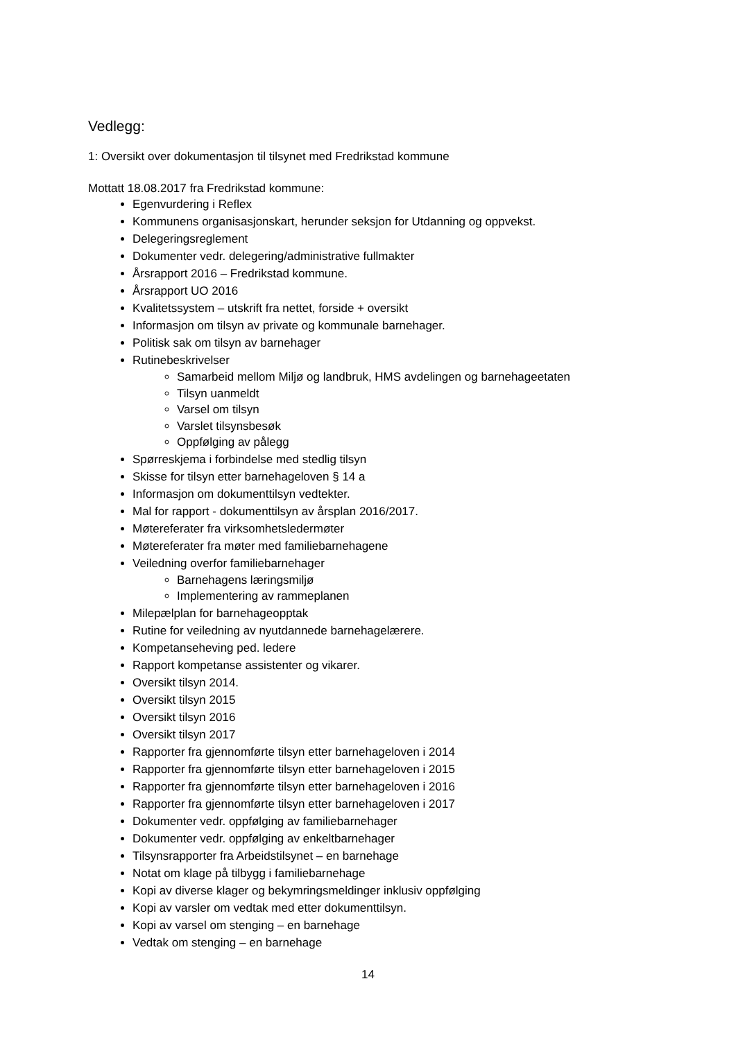Vedlegg:
1: Oversikt over dokumentasjon til tilsynet med Fredrikstad kommune
Mottatt 18.08.2017 fra Fredrikstad kommune:
Egenvurdering i Reflex
Kommunens organisasjonskart, herunder seksjon for Utdanning og oppvekst.
Delegeringsreglement
Dokumenter vedr. delegering/administrative fullmakter
Årsrapport 2016 – Fredrikstad kommune.
Årsrapport UO 2016
Kvalitetssystem – utskrift fra nettet, forside + oversikt
Informasjon om tilsyn av private og kommunale barnehager.
Politisk sak om tilsyn av barnehager
Rutinebeskrivelser
Samarbeid mellom Miljø og landbruk, HMS avdelingen og barnehageetaten
Tilsyn uanmeldt
Varsel om tilsyn
Varslet tilsynsbesøk
Oppfølging av pålegg
Spørreskjema i forbindelse med stedlig tilsyn
Skisse for tilsyn etter barnehageloven § 14 a
Informasjon om dokumenttilsyn vedtekter.
Mal for rapport - dokumenttilsyn av årsplan 2016/2017.
Møtereferater fra virksomhetsledermøter
Møtereferater fra møter med familiebarnehagene
Veiledning overfor familiebarnehager
Barnehagens læringsmiljø
Implementering av rammeplanen
Milepælplan for barnehageopptak
Rutine for veiledning av nyutdannede barnehagelærere.
Kompetanseheving ped. ledere
Rapport kompetanse assistenter og vikarer.
Oversikt tilsyn 2014.
Oversikt tilsyn 2015
Oversikt tilsyn 2016
Oversikt tilsyn 2017
Rapporter fra gjennomførte tilsyn etter barnehageloven i 2014
Rapporter fra gjennomførte tilsyn etter barnehageloven i 2015
Rapporter fra gjennomførte tilsyn etter barnehageloven i 2016
Rapporter fra gjennomførte tilsyn etter barnehageloven i 2017
Dokumenter vedr. oppfølging av familiebarnehager
Dokumenter vedr. oppfølging av enkeltbarnehager
Tilsynsrapporter fra Arbeidstilsynet – en barnehage
Notat om klage på tilbygg i familiebarnehage
Kopi av diverse klager og bekymringsmeldinger inklusiv oppfølging
Kopi av varsler om vedtak med etter dokumenttilsyn.
Kopi av varsel om stenging – en barnehage
Vedtak om stenging – en barnehage
14